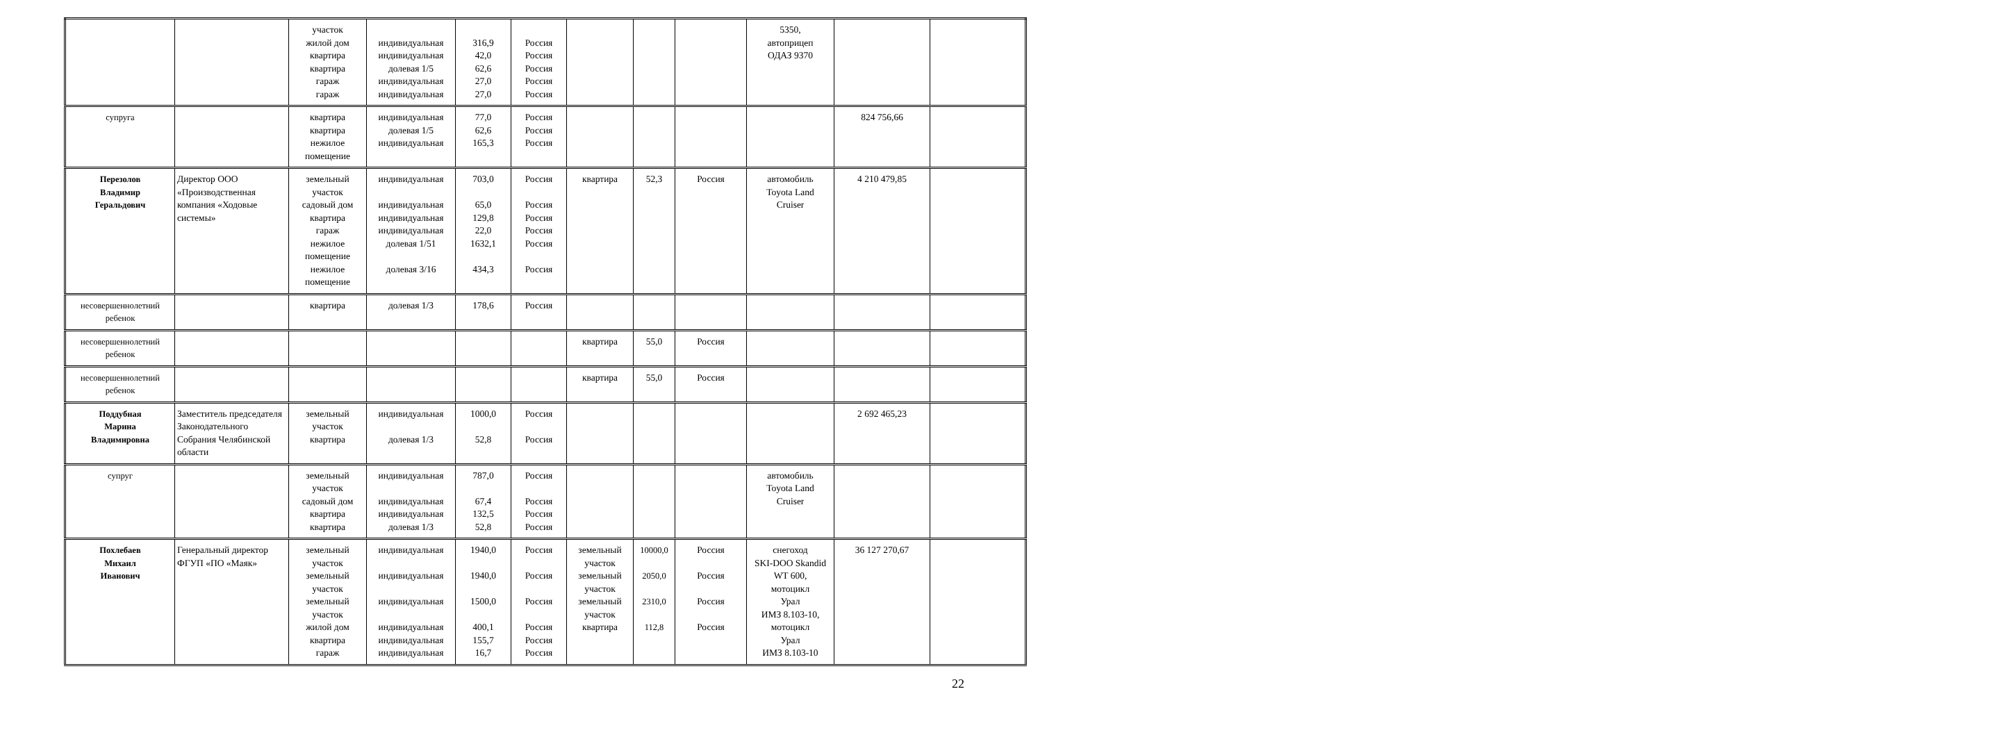| | | участок жилой дом квартира квартира гараж гараж | индивидуальная индивидуальная долевая 1/5 индивидуальная индивидуальная | 316,9 42,0 62,6 27,0 27,0 | Россия Россия Россия Россия Россия | | | | 5350, автоприцеп ОДАЗ 9370 | | |
| супруга | | квартира квартира нежилое помещение | индивидуальная долевая 1/5 индивидуальная | 77,0 62,6 165,3 | Россия Россия Россия | | | | | 824 756,66 | |
| Перезолов Владимир Геральдович | Директор ООО «Производственная компания «Ходовые системы» | земельный участок садовый дом квартира гараж нежилое помещение нежилое помещение | индивидуальная индивидуальная индивидуальная индивидуальная долевая 1/51 долевая 3/16 | 703,0 65,0 129,8 22,0 1632,1 434,3 | Россия Россия Россия Россия Россия Россия | квартира | 52,3 | Россия | автомобиль Toyota Land Cruiser | 4 210 479,85 | |
| несовершеннолетний ребенок | | квартира | долевая 1/3 | 178,6 | Россия | | | | | | |
| несовершеннолетний ребенок | | | | | | квартира | 55,0 | Россия | | | |
| несовершеннолетний ребенок | | | | | | квартира | 55,0 | Россия | | | |
| Поддубная Марина Владимировна | Заместитель председателя Законодательного Собрания Челябинской области | земельный участок квартира | индивидуальная долевая 1/3 | 1000,0 52,8 | Россия Россия | | | | | 2 692 465,23 | |
| супруг | | земельный участок садовый дом квартира квартира | индивидуальная индивидуальная индивидуальная долевая 1/3 | 787,0 67,4 132,5 52,8 | Россия Россия Россия Россия | | | | автомобиль Toyota Land Cruiser | | |
| Похлебаев Михаил Иванович | Генеральный директор ФГУП «ПО «Маяк» | земельный участок земельный участок земельный участок жилой дом квартира гараж | индивидуальная индивидуальная индивидуальная индивидуальная индивидуальная индивидуальная | 1940,0 1940,0 1500,0 400,1 155,7 16,7 | Россия Россия Россия Россия Россия Россия | земельный участок земельный участок земельный участок квартира | 10000,0 2050,0 2310,0 112,8 | Россия Россия Россия Россия | снегоход SKI-DOO Skandid WT 600, мотоцикл Урал ИМЗ 8.103-10, мотоцикл Урал ИМЗ 8.103-10 | 36 127 270,67 | |
22